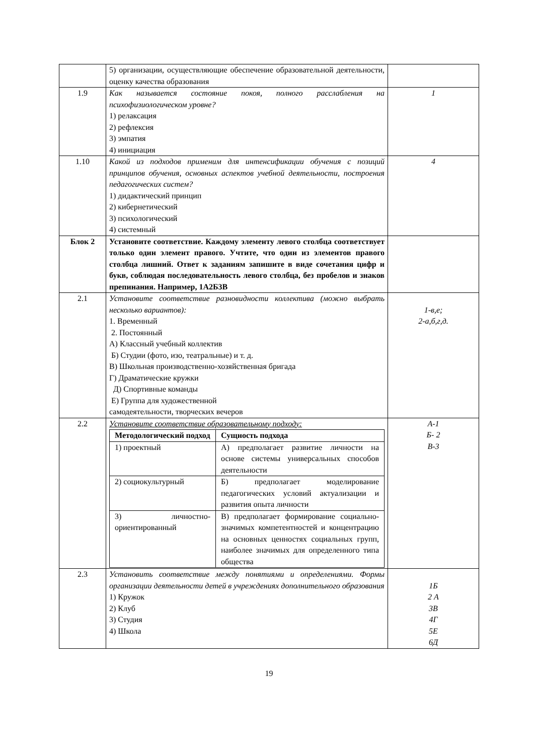| | 5) организации, осуществляющие обеспечение образовательной деятельности, оценку качества образования | |
| 1.9 | Как называется состояние покоя, полного расслабления на психофизиологическом уровне? 1) релаксация 2) рефлексия 3) эмпатия 4) инициация | 1 |
| 1.10 | Какой из подходов применим для интенсификации обучения с позиций принципов обучения, основных аспектов учебной деятельности, построения педагогических систем? 1) дидактический принцип 2) кибернетический 3) психологический 4) системный | 4 |
| Блок 2 | Установите соответствие. Каждому элементу левого столбца соответствует только один элемент правого. Учтите, что один из элементов правого столбца лишний. Ответ к заданиям запишите в виде сочетания цифр и букв, соблюдая последовательность левого столбца, без пробелов и знаков препинания. Например, 1А2Б3В | |
| 2.1 | Установите соответствие разновидности коллектива (можно выбрать несколько вариантов): 1. Временный 2. Постоянный А) Классный учебный коллектив Б) Студии (фото, изо, театральные) и т. д. В) Школьная производственно-хозяйственная бригада Г) Драматические кружки Д) Спортивные команды Е) Группа для художественной самодеятельности, творческих вечеров | 1-в,е; 2-а,б,г,д. |
| 2.2 | Установите соответствие образовательному подходу: / Методологический подход / Сущность подхода / / --- / --- / / 1) проектный / А) предполагает развитие личности на основе системы универсальных способов деятельности / / 2) социокультурный / Б) предполагает моделирование педагогических условий актуализации и развития опыта личности / / 3) личностно-ориентированный / В) предполагает формирование социально-значимых компетентностей и концентрацию на основных ценностях социальных групп, наиболее значимых для определенного типа общества / | А-1 Б- 2 В-3 |
| 2.3 | Установить соответствие между понятиями и определениями. Формы организации деятельности детей в учреждениях дополнительного образования 1) Кружок 2) Клуб 3) Студия 4) Школа | 1Б 2 А 3В 4Г 5Е 6Д |
19